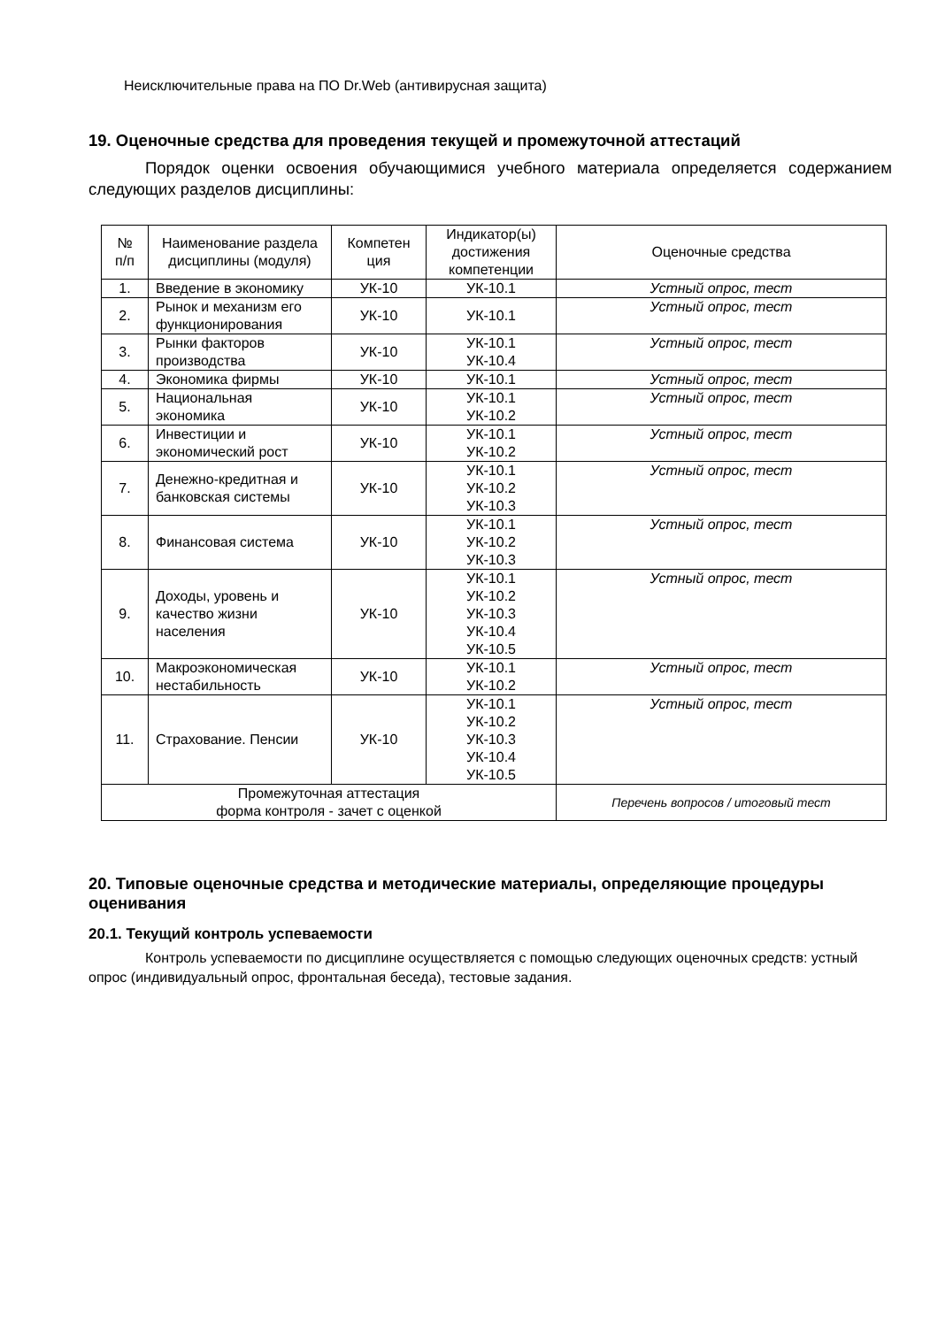Неисключительные права на ПО Dr.Web (антивирусная защита)
19. Оценочные средства для проведения текущей и промежуточной аттестаций
Порядок оценки освоения обучающимися учебного материала определяется содержанием следующих разделов дисциплины:
| № п/п | Наименование раздела дисциплины (модуля) | Компетен ция | Индикатор(ы) достижения компетенции | Оценочные средства |
| --- | --- | --- | --- | --- |
| 1. | Введение в экономику | УК-10 | УК-10.1 | Устный опрос, тест |
| 2. | Рынок и механизм его функционирования | УК-10 | УК-10.1 | Устный опрос, тест |
| 3. | Рынки факторов производства | УК-10 | УК-10.1 УК-10.4 | Устный опрос, тест |
| 4. | Экономика фирмы | УК-10 | УК-10.1 | Устный опрос, тест |
| 5. | Национальная экономика | УК-10 | УК-10.1 УК-10.2 | Устный опрос, тест |
| 6. | Инвестиции и экономический рост | УК-10 | УК-10.1 УК-10.2 | Устный опрос, тест |
| 7. | Денежно-кредитная и банковская системы | УК-10 | УК-10.1 УК-10.2 УК-10.3 | Устный опрос, тест |
| 8. | Финансовая система | УК-10 | УК-10.1 УК-10.2 УК-10.3 | Устный опрос, тест |
| 9. | Доходы, уровень и качество жизни населения | УК-10 | УК-10.1 УК-10.2 УК-10.3 УК-10.4 УК-10.5 | Устный опрос, тест |
| 10. | Макроэкономическая нестабильность | УК-10 | УК-10.1 УК-10.2 | Устный опрос, тест |
| 11. | Страхование. Пенсии | УК-10 | УК-10.1 УК-10.2 УК-10.3 УК-10.4 УК-10.5 | Устный опрос, тест |
| Промежуточная аттестация форма контроля - зачет с оценкой | | | | Перечень вопросов / итоговый тест |
20. Типовые оценочные средства и методические материалы, определяющие процедуры оценивания
20.1. Текущий контроль успеваемости
Контроль успеваемости по дисциплине осуществляется с помощью следующих оценочных средств: устный опрос (индивидуальный опрос, фронтальная беседа), тестовые задания.